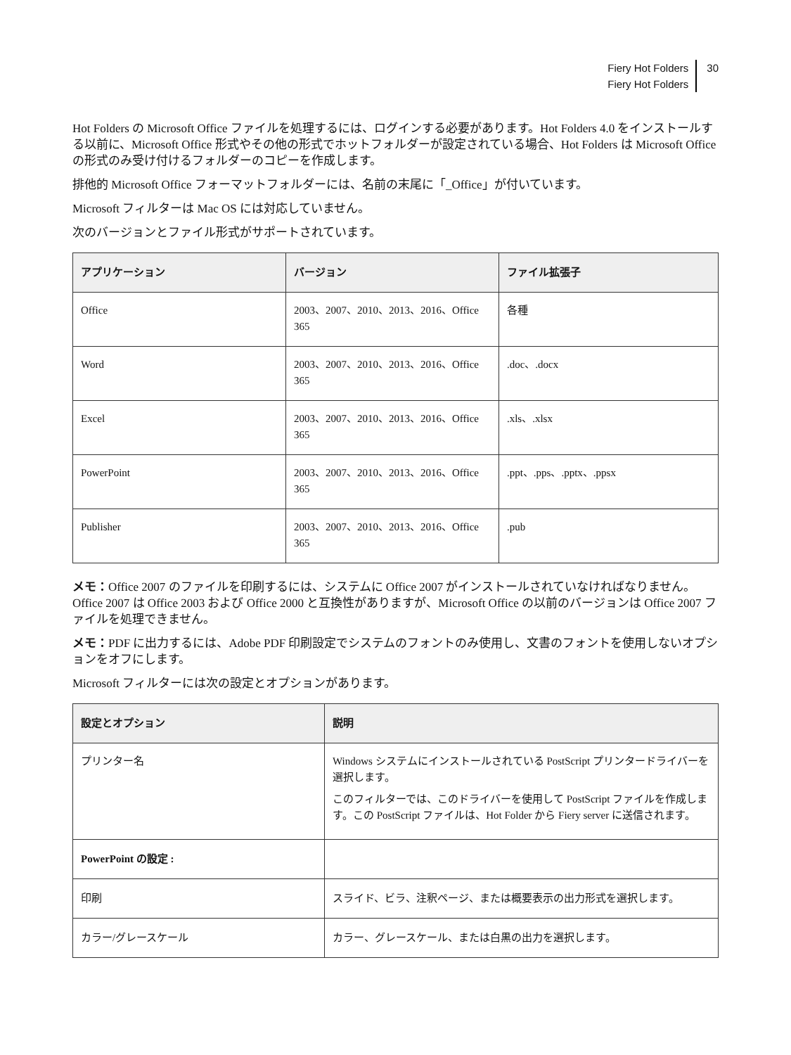Fiery Hot Folders
Fiery Hot Folders
30
Hot Folders の Microsoft Office ファイルを処理するには、ログインする必要があります。Hot Folders 4.0 をインストールする以前に、Microsoft Office 形式やその他の形式でホットフォルダーが設定されている場合、Hot Folders は Microsoft Office の形式のみ受け付けるフォルダーのコピーを作成します。
排他的 Microsoft Office フォーマットフォルダーには、名前の末尾に「_Office」が付いています。
Microsoft フィルターは Mac OS には対応していません。
次のバージョンとファイル形式がサポートされています。
| アプリケーション | バージョン | ファイル拡張子 |
| --- | --- | --- |
| Office | 2003、2007、2010、2013、2016、Office 365 | 各種 |
| Word | 2003、2007、2010、2013、2016、Office 365 | .doc、.docx |
| Excel | 2003、2007、2010、2013、2016、Office 365 | .xls、.xlsx |
| PowerPoint | 2003、2007、2010、2013、2016、Office 365 | .ppt、.pps、.pptx、.ppsx |
| Publisher | 2003、2007、2010、2013、2016、Office 365 | .pub |
メモ：Office 2007 のファイルを印刷するには、システムに Office 2007 がインストールされていなければなりません。Office 2007 は Office 2003 および Office 2000 と互換性がありますが、Microsoft Office の以前のバージョンは Office 2007 ファイルを処理できません。
メモ：PDF に出力するには、Adobe PDF 印刷設定でシステムのフォントのみ使用し、文書のフォントを使用しないオプションをオフにします。
Microsoft フィルターには次の設定とオプションがあります。
| 設定とオプション | 説明 |
| --- | --- |
| プリンター名 | Windows システムにインストールされている PostScript プリンタードライバーを選択します。 このフィルターでは、このドライバーを使用して PostScript ファイルを作成します。この PostScript ファイルは、Hot Folder から Fiery server に送信されます。 |
| PowerPoint の設定 : | |
| 印刷 | スライド、ビラ、注釈ページ、または概要表示の出力形式を選択します。 |
| カラー/グレースケール | カラー、グレースケール、または白黒の出力を選択します。 |